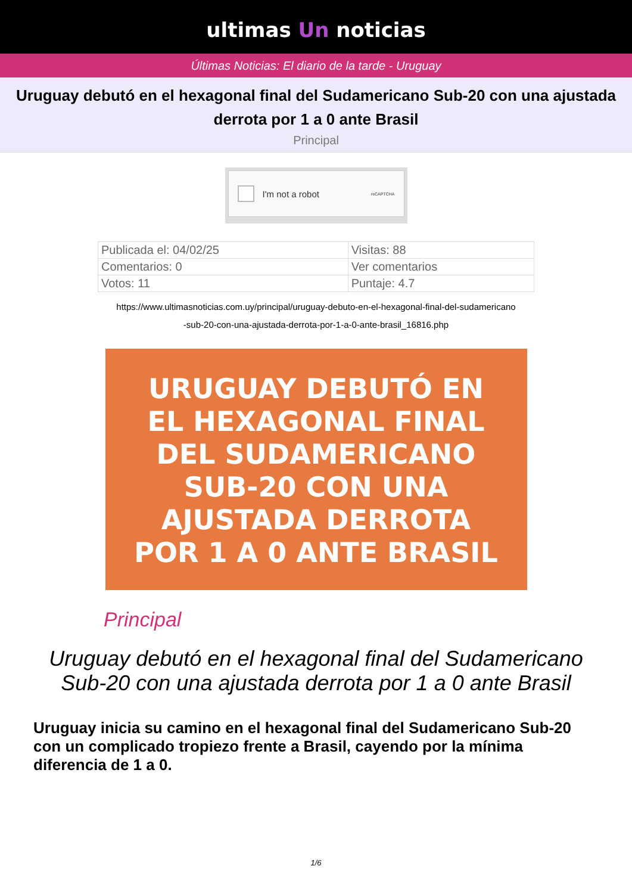ultimas Un noticias
Últimas Noticias: El diario de la tarde - Uruguay
Uruguay debutó en el hexagonal final del Sudamericano Sub-20 con una ajustada derrota por 1 a 0 ante Brasil
Principal
I'm not a robot reCAPTCHA
| Publicada el: 04/02/25 | Visitas: 88 |
| Comentarios: 0 | Ver comentarios |
| Votos: 11 | Puntaje: 4.7 |
https://www.ultimasnoticias.com.uy/principal/uruguay-debuto-en-el-hexagonal-final-del-sudamericano
-sub-20-con-una-ajustada-derrota-por-1-a-0-ante-brasil_16816.php
URUGUAY DEBUTÓ EN
EL HEXAGONAL FINAL
DEL SUDAMERICANO
SUB-20 CON UNA
AJUSTADA DERROTA
POR 1 A 0 ANTE BRASIL
Principal
Uruguay debutó en el hexagonal final del Sudamericano
Sub-20 con una ajustada derrota por 1 a 0 ante Brasil
Uruguay inicia su camino en el hexagonal final del Sudamericano Sub-20 con un complicado tropiezo frente a Brasil, cayendo por la mínima diferencia de 1 a 0.
1/6